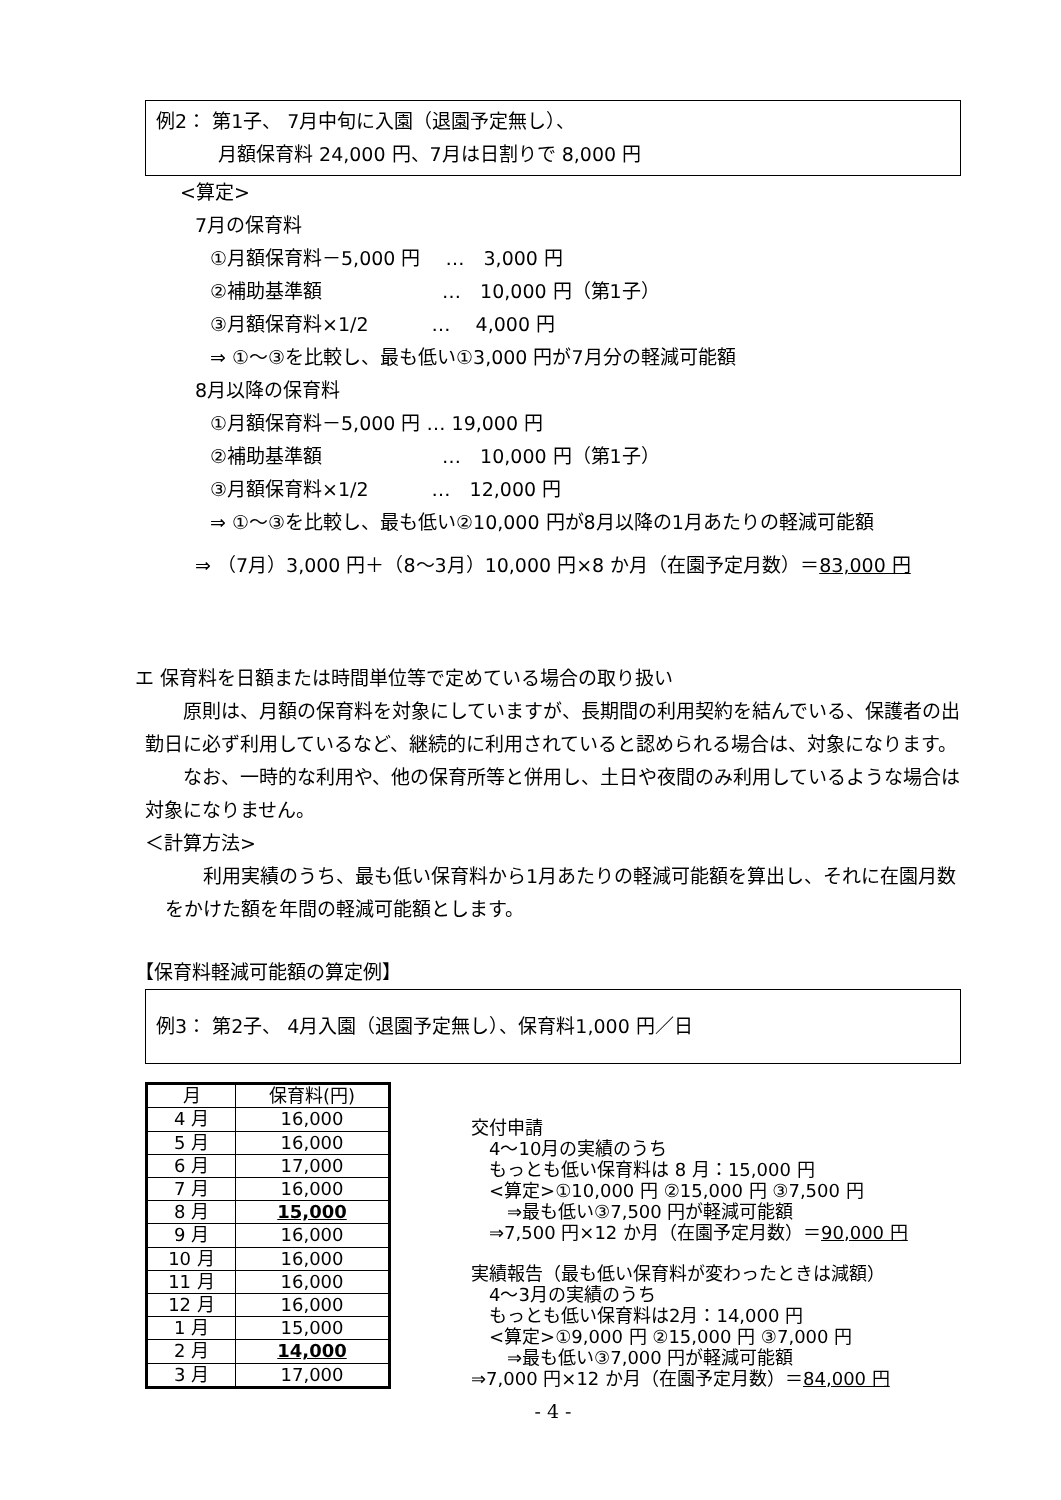例2： 第1子、 7月中旬に入園（退園予定無し）、
月額保育料 24,000 円、7月は日割りで 8,000 円
<算定>
7月の保育料
①月額保育料－5,000 円　 …　3,000 円
②補助基準額　　　　　　 …　10,000 円（第1子）
③月額保育料×1/2　　　 …　 4,000 円
⇒ ①～③を比較し、最も低い①3,000 円が7月分の軽減可能額
8月以降の保育料
①月額保育料－5,000 円 … 19,000 円
②補助基準額　　　　　　 …　10,000 円（第1子）
③月額保育料×1/2　　　 …　12,000 円
⇒ ①～③を比較し、最も低い②10,000 円が8月以降の1月あたりの軽減可能額
⇒ （7月）3,000 円＋（8～3月）10,000 円×8 か月（在園予定月数）＝83,000 円
エ 保育料を日額または時間単位等で定めている場合の取り扱い
原則は、月額の保育料を対象にしていますが、長期間の利用契約を結んでいる、保護者の出勤日に必ず利用しているなど、継続的に利用されていると認められる場合は、対象になります。
なお、一時的な利用や、他の保育所等と併用し、土日や夜間のみ利用しているような場合は対象になりません。
＜計算方法>
利用実績のうち、最も低い保育料から1月あたりの軽減可能額を算出し、それに在園月数をかけた額を年間の軽減可能額とします。
【保育料軽減可能額の算定例】
例3： 第2子、 4月入園（退園予定無し）、保育料1,000 円／日
| 月 | 保育料(円) |
| --- | --- |
| 4 月 | 16,000 |
| 5 月 | 16,000 |
| 6 月 | 17,000 |
| 7 月 | 16,000 |
| 8 月 | 15,000 |
| 9 月 | 16,000 |
| 10 月 | 16,000 |
| 11 月 | 16,000 |
| 12 月 | 16,000 |
| 1 月 | 15,000 |
| 2 月 | 14,000 |
| 3 月 | 17,000 |
交付申請
　4～10月の実績のうち
　もっとも低い保育料は 8 月：15,000 円
　<算定>①10,000 円 ②15,000 円 ③7,500 円
　　⇒最も低い③7,500 円が軽減可能額
　⇒7,500 円×12 か月（在園予定月数）＝90,000 円
実績報告（最も低い保育料が変わったときは減額）
　4～3月の実績のうち
　もっとも低い保育料は2月：14,000 円
　<算定>①9,000 円 ②15,000 円 ③7,000 円
　　⇒最も低い③7,000 円が軽減可能額
⇒7,000 円×12 か月（在園予定月数）＝84,000 円
- 4 -